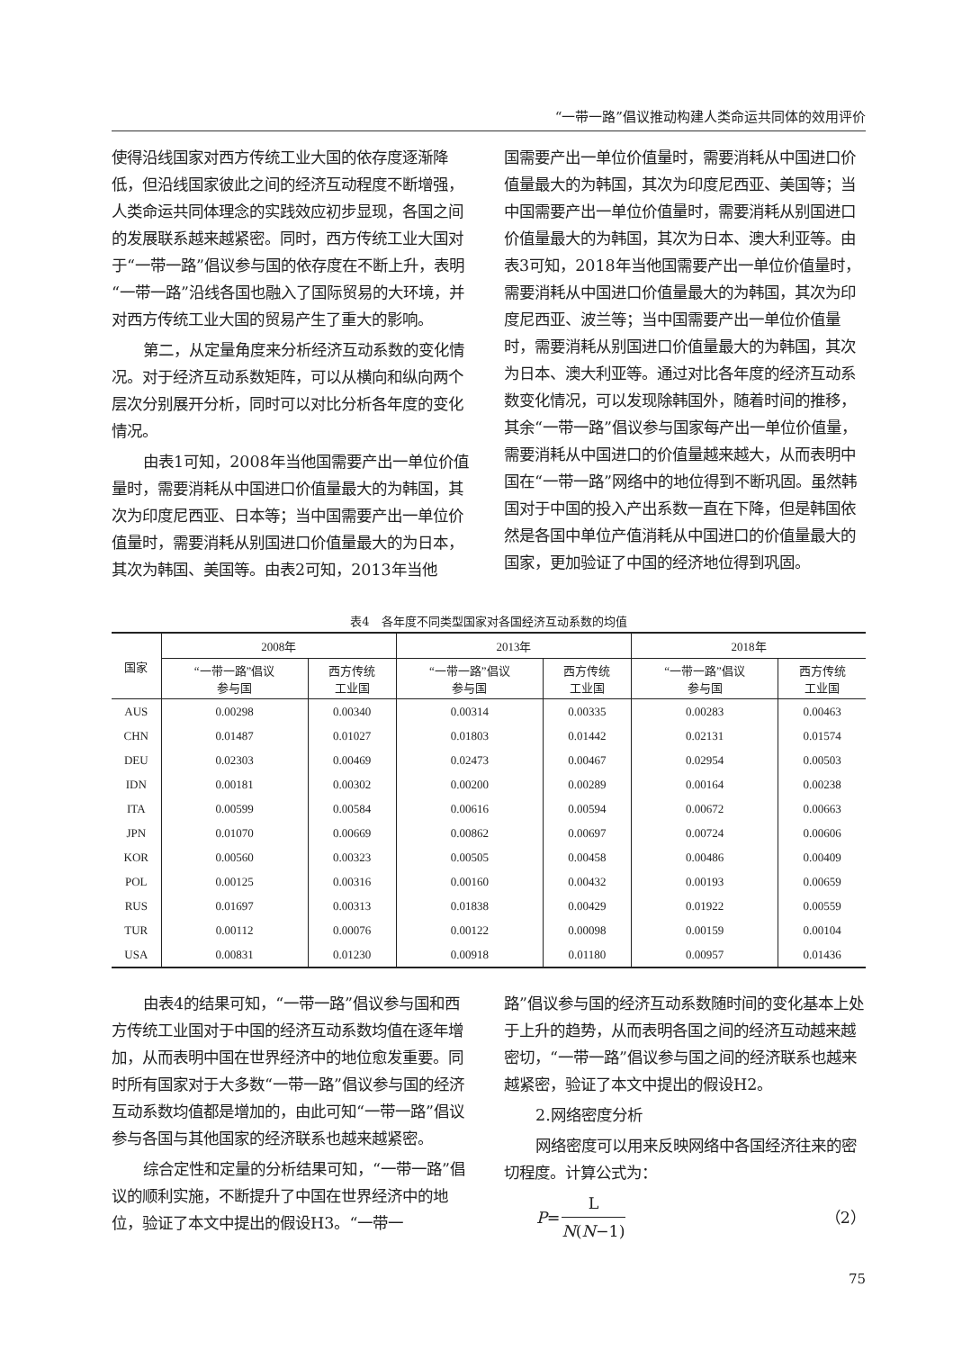“一带一路”倡议推动构建人类命运共同体的效用评价
使得沿线国家对西方传统工业大国的依存度逐渐降低，但沿线国家彼此之间的经济互动程度不断增强，人类命运共同体理念的实践效应初步显现，各国之间的发展联系越来越紧密。同时，西方传统工业大国对于“一带一路”倡议参与国的依存度在不断上升，表明“一带一路”沿线各国也融入了国际贸易的大环境，并对西方传统工业大国的贸易产生了重大的影响。
第二，从定量角度来分析经济互动系数的变化情况。对于经济互动系数矩阵，可以从横向和纵向两个层次分别展开分析，同时可以对比分析各年度的变化情况。
由表1可知，2008年当他国需要产出一单位价值量时，需要消耗从中国进口价值量最大的为韩国，其次为印度尼西亚、日本等；当中国需要产出一单位价值量时，需要消耗从别国进口价值量最大的为日本，其次为韩国、美国等。由表2可知，2013年当他
国需要产出一单位价值量时，需要消耗从中国进口价值量最大的为韩国，其次为印度尼西亚、美国等；当中国需要产出一单位价值量时，需要消耗从别国进口价值量最大的为韩国，其次为日本、澳大利亚等。由表3可知，2018年当他国需要产出一单位价值量时，需要消耗从中国进口价值量最大的为韩国，其次为印度尼西亚、波兰等；当中国需要产出一单位价值量时，需要消耗从别国进口价值量最大的为韩国，其次为日本、澳大利亚等。通过对比各年度的经济互动系数变化情况，可以发现除韩国外，随着时间的推移，其余“一带一路”倡议参与国家每产出一单位价值量，需要消耗从中国进口的价值量越来越大，从而表明中国在“一带一路”网络中的地位得到不断巩固。虽然韩国对于中国的投入产出系数一直在下降，但是韩国依然是各国中单位产值消耗从中国进口的价值量最大的国家，更加验证了中国的经济地位得到巩固。
表4　各年度不同类型国家对各国经济互动系数的均值
| 国家 | 2008年 | | 2013年 | | 2018年 | |
| --- | --- | --- | --- | --- | --- | --- |
| | “一带一路”倡议 参与国 | 西方传统 工业国 | “一带一路”倡议 参与国 | 西方传统 工业国 | “一带一路”倡议 参与国 | 西方传统 工业国 |
| AUS | 0.00298 | 0.00340 | 0.00314 | 0.00335 | 0.00283 | 0.00463 |
| CHN | 0.01487 | 0.01027 | 0.01803 | 0.01442 | 0.02131 | 0.01574 |
| DEU | 0.02303 | 0.00469 | 0.02473 | 0.00467 | 0.02954 | 0.00503 |
| IDN | 0.00181 | 0.00302 | 0.00200 | 0.00289 | 0.00164 | 0.00238 |
| ITA | 0.00599 | 0.00584 | 0.00616 | 0.00594 | 0.00672 | 0.00663 |
| JPN | 0.01070 | 0.00669 | 0.00862 | 0.00697 | 0.00724 | 0.00606 |
| KOR | 0.00560 | 0.00323 | 0.00505 | 0.00458 | 0.00486 | 0.00409 |
| POL | 0.00125 | 0.00316 | 0.00160 | 0.00432 | 0.00193 | 0.00659 |
| RUS | 0.01697 | 0.00313 | 0.01838 | 0.00429 | 0.01922 | 0.00559 |
| TUR | 0.00112 | 0.00076 | 0.00122 | 0.00098 | 0.00159 | 0.00104 |
| USA | 0.00831 | 0.01230 | 0.00918 | 0.01180 | 0.00957 | 0.01436 |
由表4的结果可知，“一带一路”倡议参与国和西方传统工业国对于中国的经济互动系数均值在逐年增加，从而表明中国在世界经济中的地位愈发重要。同时所有国家对于大多数“一带一路”倡议参与国的经济互动系数均值都是增加的，由此可知“一带一路”倡议参与各国与其他国家的经济联系也越来越紧密。
综合定性和定量的分析结果可知，“一带一路”倡议的顺利实施，不断提升了中国在世界经济中的地位，验证了本文中提出的假设H3。“一带一
路”倡议参与国的经济互动系数随时间的变化基本上处于上升的趋势，从而表明各国之间的经济互动越来越密切，“一带一路”倡议参与国之间的经济联系也越来越紧密，验证了本文中提出的假设H2。
2.网络密度分析
网络密度可以用来反映网络中各国经济往来的密切程度。计算公式为：
P= L N(N−1) （2）
75